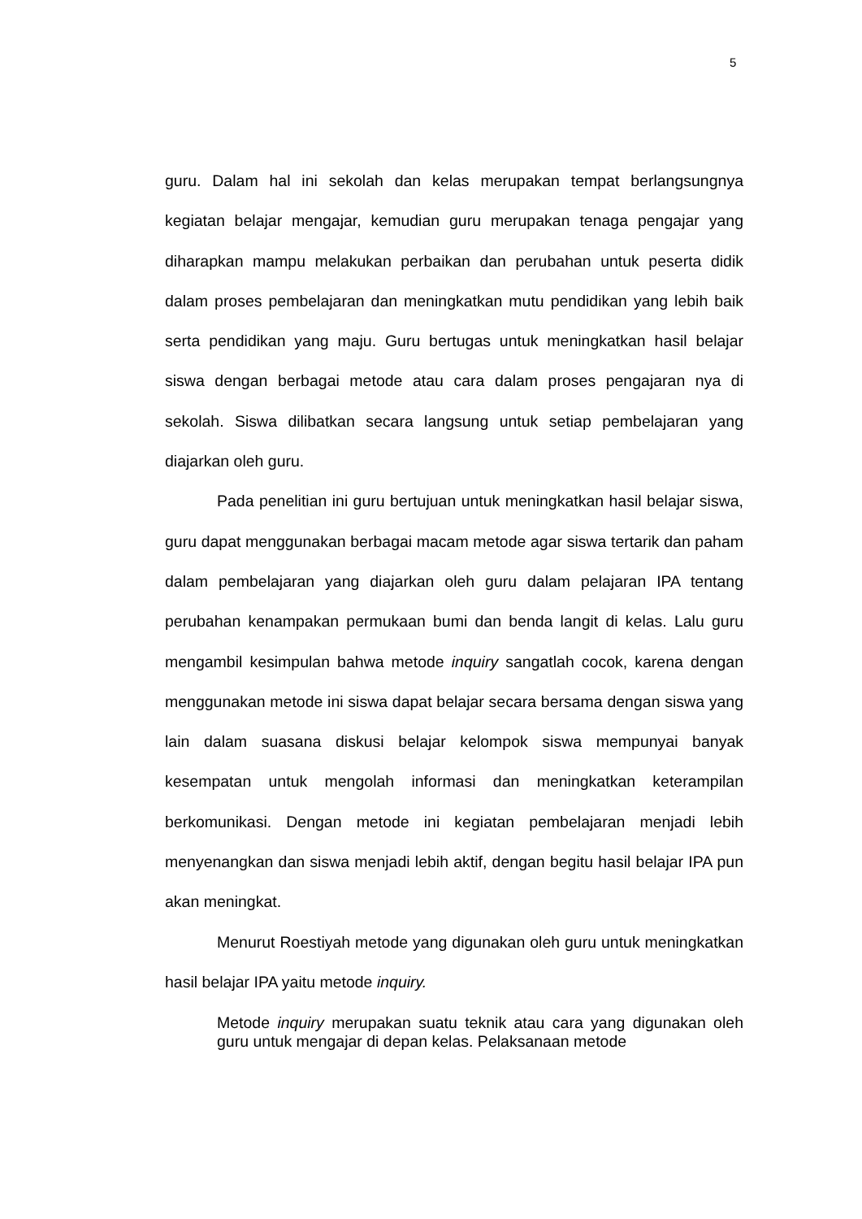5
guru. Dalam hal ini sekolah dan kelas merupakan tempat berlangsungnya kegiatan belajar mengajar, kemudian guru merupakan tenaga pengajar yang diharapkan mampu melakukan perbaikan dan perubahan untuk peserta didik dalam proses pembelajaran dan meningkatkan mutu pendidikan yang lebih baik serta pendidikan yang maju. Guru bertugas untuk meningkatkan hasil belajar siswa dengan berbagai metode atau cara dalam proses pengajaran nya di sekolah. Siswa dilibatkan secara langsung untuk setiap pembelajaran yang diajarkan oleh guru.
Pada penelitian ini guru bertujuan untuk meningkatkan hasil belajar siswa, guru dapat menggunakan berbagai macam metode agar siswa tertarik dan paham dalam pembelajaran yang diajarkan oleh guru dalam pelajaran IPA tentang perubahan kenampakan permukaan bumi dan benda langit di kelas. Lalu guru mengambil kesimpulan bahwa metode inquiry sangatlah cocok, karena dengan menggunakan metode ini siswa dapat belajar secara bersama dengan siswa yang lain dalam suasana diskusi belajar kelompok siswa mempunyai banyak kesempatan untuk mengolah informasi dan meningkatkan keterampilan berkomunikasi. Dengan metode ini kegiatan pembelajaran menjadi lebih menyenangkan dan siswa menjadi lebih aktif, dengan begitu hasil belajar IPA pun akan meningkat.
Menurut Roestiyah metode yang digunakan oleh guru untuk meningkatkan hasil belajar IPA yaitu metode inquiry.
Metode inquiry merupakan suatu teknik atau cara yang digunakan oleh guru untuk mengajar di depan kelas. Pelaksanaan metode